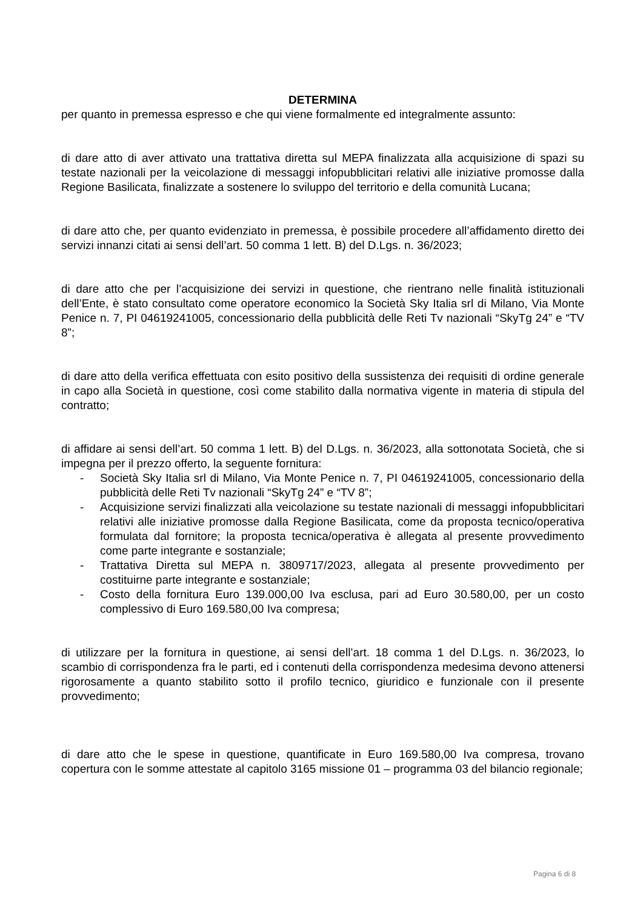DETERMINA
per quanto in premessa espresso e che qui viene formalmente ed integralmente assunto:
di dare atto di aver attivato una trattativa diretta sul MEPA finalizzata alla acquisizione di spazi su testate nazionali per la veicolazione di messaggi infopubblicitari relativi alle iniziative promosse dalla Regione Basilicata, finalizzate a sostenere lo sviluppo del territorio e della comunità Lucana;
di dare atto che, per quanto evidenziato in premessa, è possibile procedere all’affidamento diretto dei servizi innanzi citati ai sensi dell’art. 50 comma 1 lett. B) del D.Lgs. n. 36/2023;
di dare atto che per l’acquisizione dei servizi in questione, che rientrano nelle finalità istituzionali dell’Ente, è stato consultato come operatore economico la Società Sky Italia srl di Milano, Via Monte Penice n. 7, PI 04619241005, concessionario della pubblicità delle Reti Tv nazionali “SkyTg 24” e “TV 8”;
di dare atto della verifica effettuata con esito positivo della sussistenza dei requisiti di ordine generale in capo alla Società in questione, così come stabilito dalla normativa vigente in materia di stipula del contratto;
di affidare ai sensi dell’art. 50 comma 1 lett. B) del D.Lgs. n. 36/2023, alla sottonotata Società, che si impegna per il prezzo offerto, la seguente fornitura:
- Società Sky Italia srl di Milano, Via Monte Penice n. 7, PI 04619241005, concessionario della pubblicità delle Reti Tv nazionali “SkyTg 24” e “TV 8”;
- Acquisizione servizi finalizzati alla veicolazione su testate nazionali di messaggi infopubblicitari relativi alle iniziative promosse dalla Regione Basilicata, come da proposta tecnico/operativa formulata dal fornitore; la proposta tecnica/operativa è allegata al presente provvedimento come parte integrante e sostanziale;
- Trattativa Diretta sul MEPA n. 3809717/2023, allegata al presente provvedimento per costituirne parte integrante e sostanziale;
- Costo della fornitura Euro 139.000,00 Iva esclusa, pari ad Euro 30.580,00, per un costo complessivo di Euro 169.580,00 Iva compresa;
di utilizzare per la fornitura in questione, ai sensi dell’art. 18 comma 1 del D.Lgs. n. 36/2023, lo scambio di corrispondenza fra le parti, ed i contenuti della corrispondenza medesima devono attenersi rigorosamente a quanto stabilito sotto il profilo tecnico, giuridico e funzionale con il presente provvedimento;
di dare atto che le spese in questione, quantificate in Euro 169.580,00 Iva compresa, trovano copertura con le somme attestate al capitolo 3165 missione 01 – programma 03 del bilancio regionale;
Pagina 6 di 8